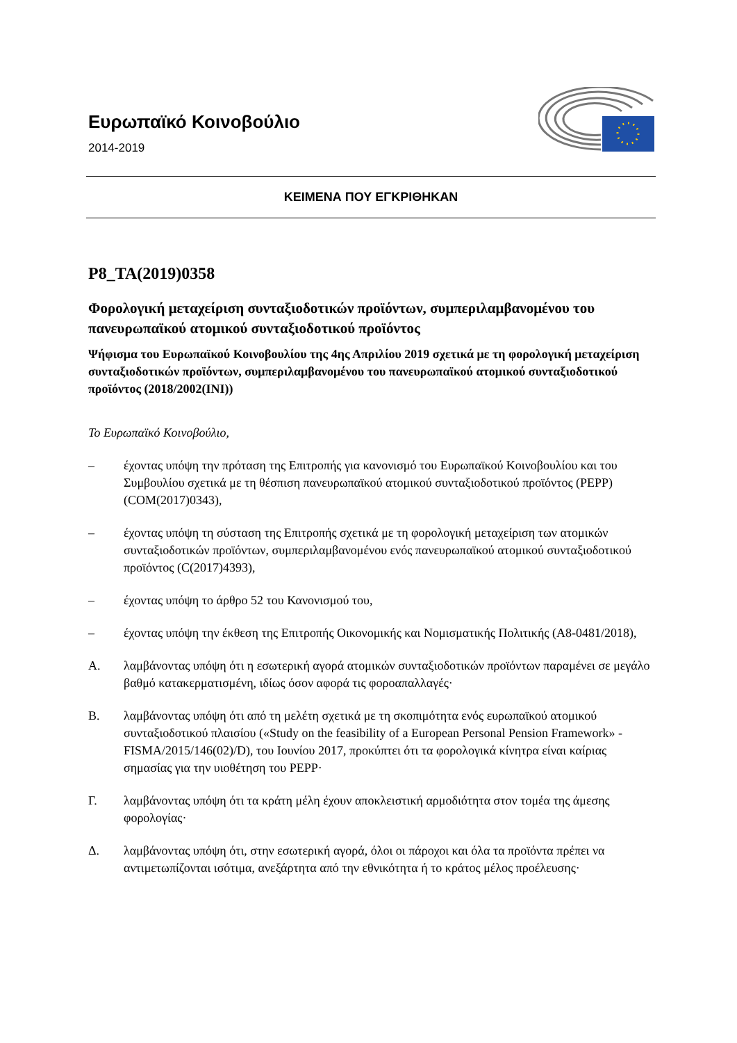Ευρωπαϊκό Κοινοβούλιο
2014-2019
ΚΕΙΜΕΝΑ ΠΟΥ ΕΓΚΡΙΘΗΚΑΝ
P8_TA(2019)0358
Φορολογική μεταχείριση συνταξιοδοτικών προϊόντων, συμπεριλαμβανομένου του πανευρωπαϊκού ατομικού συνταξιοδοτικού προϊόντος
Ψήφισμα του Ευρωπαϊκού Κοινοβουλίου της 4ης Απριλίου 2019 σχετικά με τη φορολογική μεταχείριση συνταξιοδοτικών προϊόντων, συμπεριλαμβανομένου του πανευρωπαϊκού ατομικού συνταξιοδοτικού προϊόντος (2018/2002(INI))
Το Ευρωπαϊκό Κοινοβούλιο,
– έχοντας υπόψη την πρόταση της Επιτροπής για κανονισμό του Ευρωπαϊκού Κοινοβουλίου και του Συμβουλίου σχετικά με τη θέσπιση πανευρωπαϊκού ατομικού συνταξιοδοτικού προϊόντος (PEPP) (COM(2017)0343),
– έχοντας υπόψη τη σύσταση της Επιτροπής σχετικά με τη φορολογική μεταχείριση των ατομικών συνταξιοδοτικών προϊόντων, συμπεριλαμβανομένου ενός πανευρωπαϊκού ατομικού συνταξιοδοτικού προϊόντος (C(2017)4393),
– έχοντας υπόψη το άρθρο 52 του Κανονισμού του,
– έχοντας υπόψη την έκθεση της Επιτροπής Οικονομικής και Νομισματικής Πολιτικής (A8-0481/2018),
Α. λαμβάνοντας υπόψη ότι η εσωτερική αγορά ατομικών συνταξιοδοτικών προϊόντων παραμένει σε μεγάλο βαθμό κατακερματισμένη, ιδίως όσον αφορά τις φοροαπαλλαγές·
Β. λαμβάνοντας υπόψη ότι από τη μελέτη σχετικά με τη σκοπιμότητα ενός ευρωπαϊκού ατομικού συνταξιοδοτικού πλαισίου («Study on the feasibility of a European Personal Pension Framework» - FISMA/2015/146(02)/D), του Ιουνίου 2017, προκύπτει ότι τα φορολογικά κίνητρα είναι καίριας σημασίας για την υιοθέτηση του PEPP·
Γ. λαμβάνοντας υπόψη ότι τα κράτη μέλη έχουν αποκλειστική αρμοδιότητα στον τομέα της άμεσης φορολογίας·
Δ. λαμβάνοντας υπόψη ότι, στην εσωτερική αγορά, όλοι οι πάροχοι και όλα τα προϊόντα πρέπει να αντιμετωπίζονται ισότιμα, ανεξάρτητα από την εθνικότητα ή το κράτος μέλος προέλευσης·